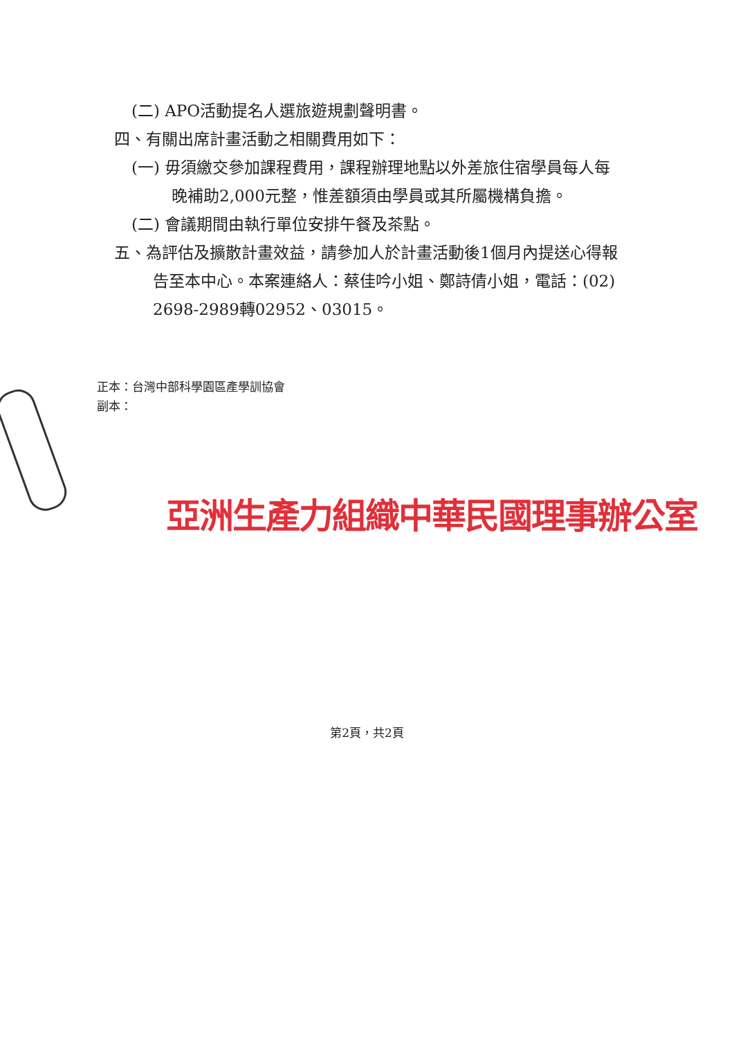(二) APO活動提名人選旅遊規劃聲明書。
四、有關出席計畫活動之相關費用如下：
(一) 毋須繳交參加課程費用，課程辦理地點以外差旅住宿學員每人每晚補助2,000元整，惟差額須由學員或其所屬機構負擔。
(二) 會議期間由執行單位安排午餐及茶點。
五、為評估及擴散計畫效益，請參加人於計畫活動後1個月內提送心得報告至本中心。本案連絡人：蔡佳吟小姐、鄭詩倩小姐，電話：(02) 2698-2989轉02952、03015。
正本：台灣中部科學園區產學訓協會
副本：
亞洲生產力組織中華民國理事辦公室
第2頁，共2頁